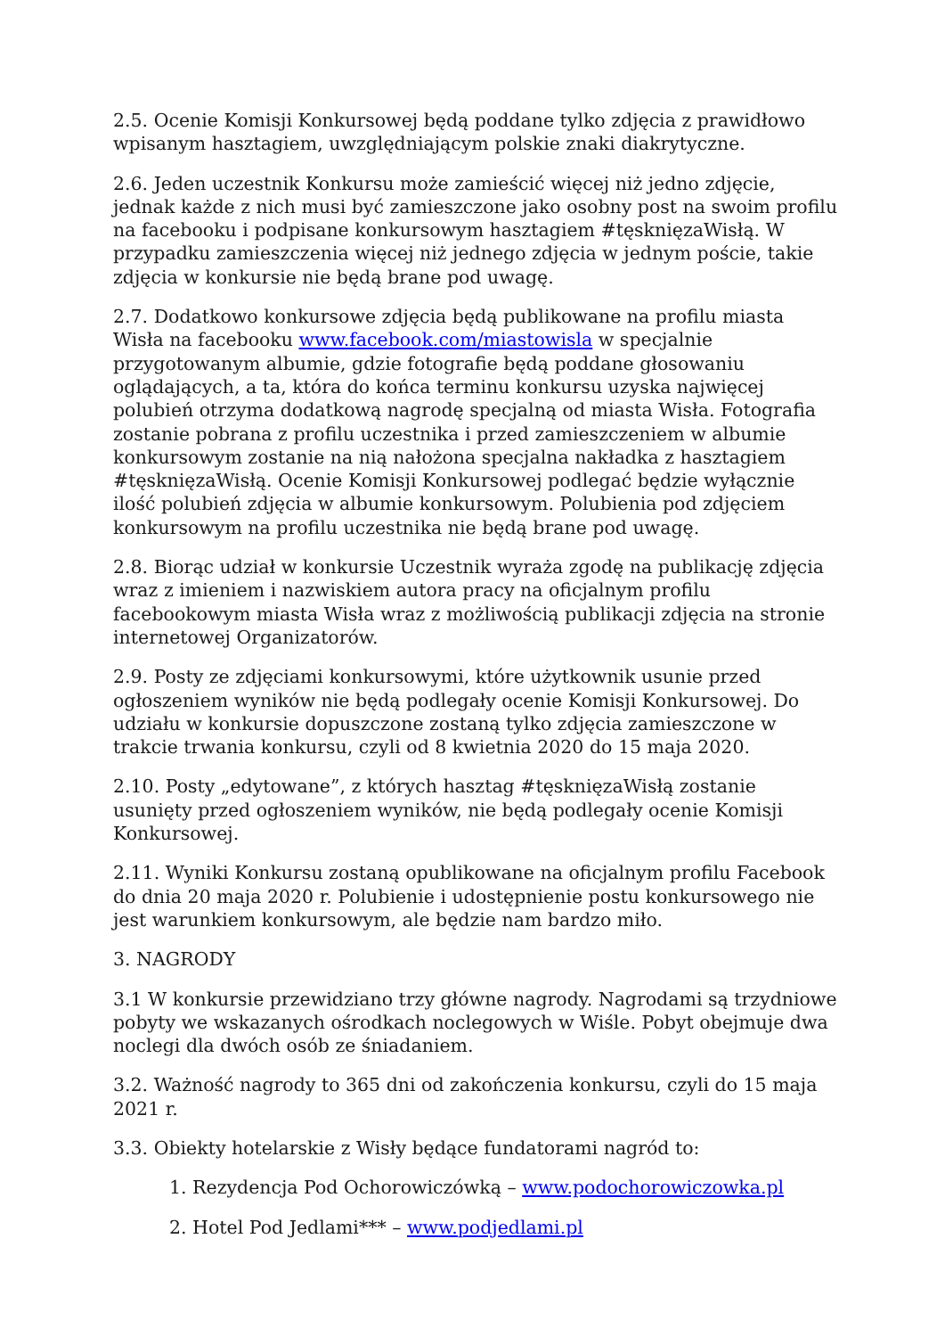2.5. Ocenie Komisji Konkursowej będą poddane tylko zdjęcia z prawidłowo wpisanym hasztagiem, uwzględniającym polskie znaki diakrytyczne.
2.6. Jeden uczestnik Konkursu może zamieścić więcej niż jedno zdjęcie, jednak każde z nich musi być zamieszczone jako osobny post na swoim profilu na facebooku i podpisane konkursowym hasztagiem #tęsknięzaWisłą. W przypadku zamieszczenia więcej niż jednego zdjęcia w jednym poście, takie zdjęcia w konkursie nie będą brane pod uwagę.
2.7. Dodatkowo konkursowe zdjęcia będą publikowane na profilu miasta Wisła na facebooku www.facebook.com/miastowisla w specjalnie przygotowanym albumie, gdzie fotografie będą poddane głosowaniu oglądających, a ta, która do końca terminu konkursu uzyska najwięcej polubień otrzyma dodatkową nagrodę specjalną od miasta Wisła. Fotografia zostanie pobrana z profilu uczestnika i przed zamieszczeniem w albumie konkursowym zostanie na nią nałożona specjalna nakładka z hasztagiem #tęsknięzaWisłą. Ocenie Komisji Konkursowej podlegać będzie wyłącznie ilość polubień zdjęcia w albumie konkursowym. Polubienia pod zdjęciem konkursowym na profilu uczestnika nie będą brane pod uwagę.
2.8. Biorąc udział w konkursie Uczestnik wyraża zgodę na publikację zdjęcia wraz z imieniem i nazwiskiem autora pracy na oficjalnym profilu facebookowym miasta Wisła wraz z możliwością publikacji zdjęcia na stronie internetowej Organizatorów.
2.9. Posty ze zdjęciami konkursowymi, które użytkownik usunie przed ogłoszeniem wyników nie będą podlegały ocenie Komisji Konkursowej. Do udziału w konkursie dopuszczone zostaną tylko zdjęcia zamieszczone w trakcie trwania konkursu, czyli od 8 kwietnia 2020 do 15 maja 2020.
2.10. Posty „edytowane”, z których hasztag #tęsknięzaWisłą zostanie usunięty przed ogłoszeniem wyników, nie będą podlegały ocenie Komisji Konkursowej.
2.11. Wyniki Konkursu zostaną opublikowane na oficjalnym profilu Facebook do dnia 20 maja 2020 r. Polubienie i udostępnienie postu konkursowego nie jest warunkiem konkursowym, ale będzie nam bardzo miło.
3. NAGRODY
3.1 W konkursie przewidziano trzy główne nagrody. Nagrodami są trzydniowe pobyty we wskazanych ośrodkach noclegowych w Wiśle. Pobyt obejmuje dwa noclegi dla dwóch osób ze śniadaniem.
3.2. Ważność nagrody to 365 dni od zakończenia konkursu, czyli do 15 maja 2021 r.
3.3. Obiekty hotelarskie z Wisły będące fundatorami nagród to:
1. Rezydencja Pod Ochorowiczówką – www.podochorowiczowka.pl
2. Hotel Pod Jedlami*** – www.podjedlami.pl